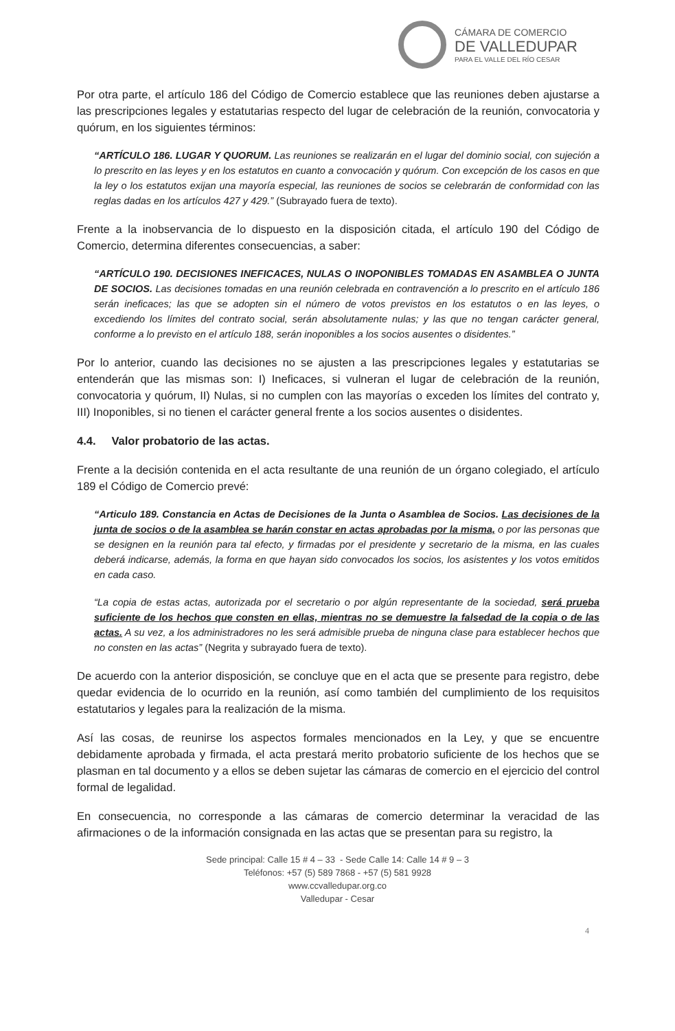CÁMARA DE COMERCIO
DE VALLEDUPAR
PARA EL VALLE DEL RÍO CESAR
Por otra parte, el artículo 186 del Código de Comercio establece que las reuniones deben ajustarse a las prescripciones legales y estatutarias respecto del lugar de celebración de la reunión, convocatoria y quórum, en los siguientes términos:
“ARTÍCULO 186. LUGAR Y QUORUM. Las reuniones se realizarán en el lugar del dominio social, con sujeción a lo prescrito en las leyes y en los estatutos en cuanto a convocación y quórum. Con excepción de los casos en que la ley o los estatutos exijan una mayoría especial, las reuniones de socios se celebrarán de conformidad con las reglas dadas en los artículos 427 y 429.” (Subrayado fuera de texto).
Frente a la inobservancia de lo dispuesto en la disposición citada, el artículo 190 del Código de Comercio, determina diferentes consecuencias, a saber:
“ARTÍCULO 190. DECISIONES INEFICACES, NULAS O INOPONIBLES TOMADAS EN ASAMBLEA O JUNTA DE SOCIOS. Las decisiones tomadas en una reunión celebrada en contravención a lo prescrito en el artículo 186 serán ineficaces; las que se adopten sin el número de votos previstos en los estatutos o en las leyes, o excediendo los límites del contrato social, serán absolutamente nulas; y las que no tengan carácter general, conforme a lo previsto en el artículo 188, serán inoponibles a los socios ausentes o disidentes.”
Por lo anterior, cuando las decisiones no se ajusten a las prescripciones legales y estatutarias se entenderán que las mismas son: I) Ineficaces, si vulneran el lugar de celebración de la reunión, convocatoria y quórum, II) Nulas, si no cumplen con las mayorías o exceden los límites del contrato y, III) Inoponibles, si no tienen el carácter general frente a los socios ausentes o disidentes.
4.4. Valor probatorio de las actas.
Frente a la decisión contenida en el acta resultante de una reunión de un órgano colegiado, el artículo 189 el Código de Comercio prevé:
“Articulo 189. Constancia en Actas de Decisiones de la Junta o Asamblea de Socios. Las decisiones de la junta de socios o de la asamblea se harán constar en actas aprobadas por la misma, o por las personas que se designen en la reunión para tal efecto, y firmadas por el presidente y secretario de la misma, en las cuales deberá indicarse, además, la forma en que hayan sido convocados los socios, los asistentes y los votos emitidos en cada caso.
“La copia de estas actas, autorizada por el secretario o por algún representante de la sociedad, será prueba suficiente de los hechos que consten en ellas, mientras no se demuestre la falsedad de la copia o de las actas. A su vez, a los administradores no les será admisible prueba de ninguna clase para establecer hechos que no consten en las actas” (Negrita y subrayado fuera de texto).
De acuerdo con la anterior disposición, se concluye que en el acta que se presente para registro, debe quedar evidencia de lo ocurrido en la reunión, así como también del cumplimiento de los requisitos estatutarios y legales para la realización de la misma.
Así las cosas, de reunirse los aspectos formales mencionados en la Ley, y que se encuentre debidamente aprobada y firmada, el acta prestará merito probatorio suficiente de los hechos que se plasman en tal documento y a ellos se deben sujetar las cámaras de comercio en el ejercicio del control formal de legalidad.
En consecuencia, no corresponde a las cámaras de comercio determinar la veracidad de las afirmaciones o de la información consignada en las actas que se presentan para su registro, la
Sede principal: Calle 15 # 4 – 33 - Sede Calle 14: Calle 14 # 9 – 3
Teléfonos: +57 (5) 589 7868 - +57 (5) 581 9928
www.ccvalledupar.org.co
Valledupar - Cesar
4